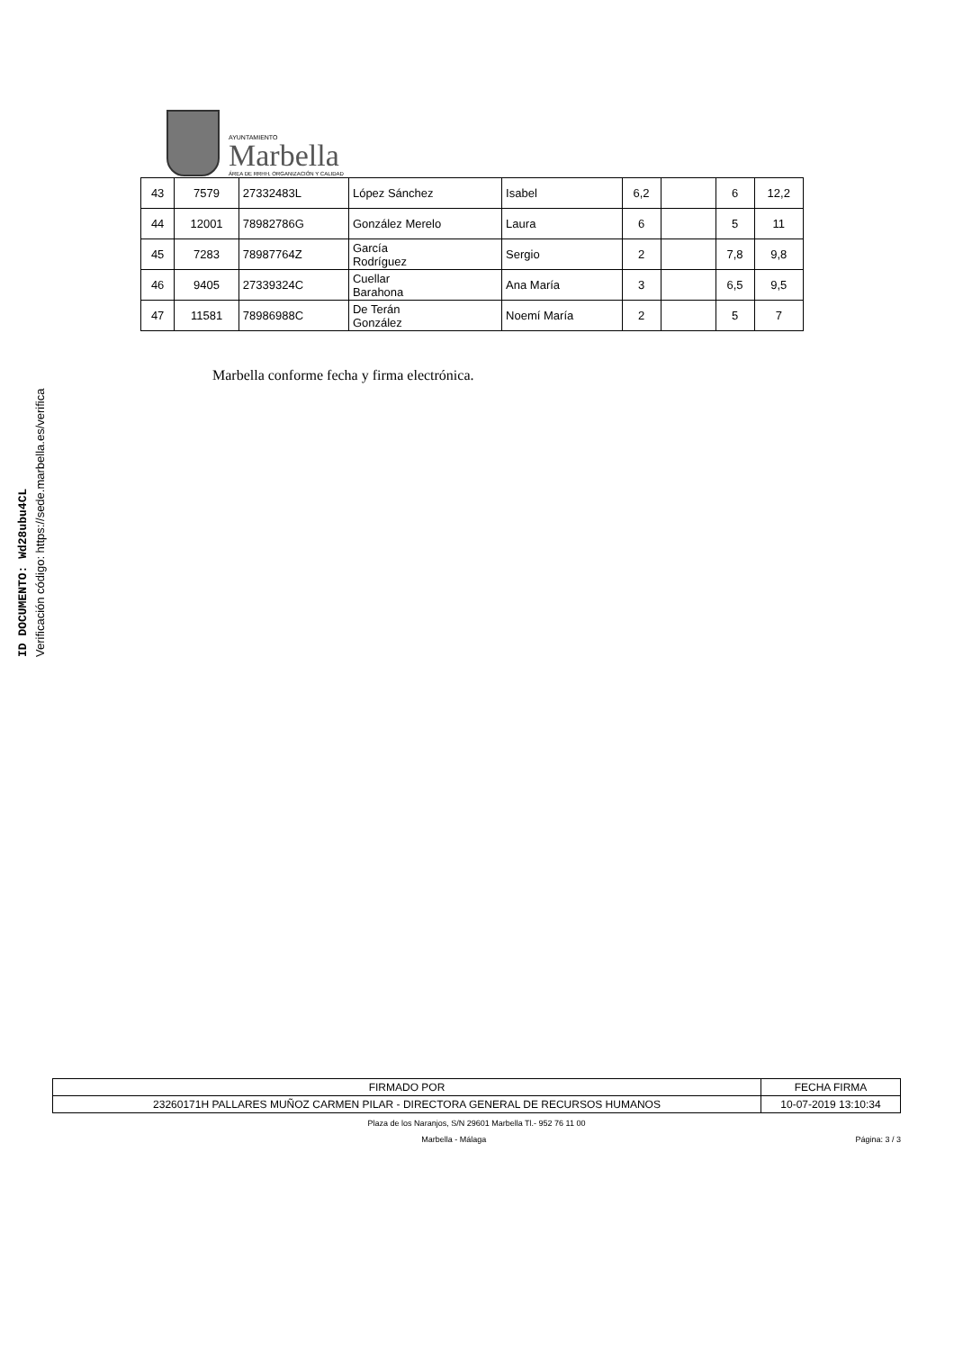ID DOCUMENTO: Wd28ubu4CL
Verificación código: https://sede.marbella.es/verifica
AYUNTAMIENTO
Marbella
ÁREA DE RRHH, ORGANIZACIÓN Y CALIDAD
| 43 | 7579 | 27332483L | López Sánchez | Isabel | 6,2 | | 6 | 12,2 |
| 44 | 12001 | 78982786G | González Merelo | Laura | 6 | | 5 | 11 |
| 45 | 7283 | 78987764Z | García Rodríguez | Sergio | 2 | | 7,8 | 9,8 |
| 46 | 9405 | 27339324C | Cuellar Barahona | Ana María | 3 | | 6,5 | 9,5 |
| 47 | 11581 | 78986988C | De Terán González | Noemí María | 2 | | 5 | 7 |
Marbella conforme fecha y firma electrónica.
| FIRMADO POR | FECHA FIRMA |
| 23260171H PALLARES MUÑOZ CARMEN PILAR - DIRECTORA GENERAL DE RECURSOS HUMANOS | 10-07-2019 13:10:34 |
Plaza de los Naranjos, S/N 29601 Marbella Tl.- 952 76 11 00
Marbella - Málaga Página: 3 / 3